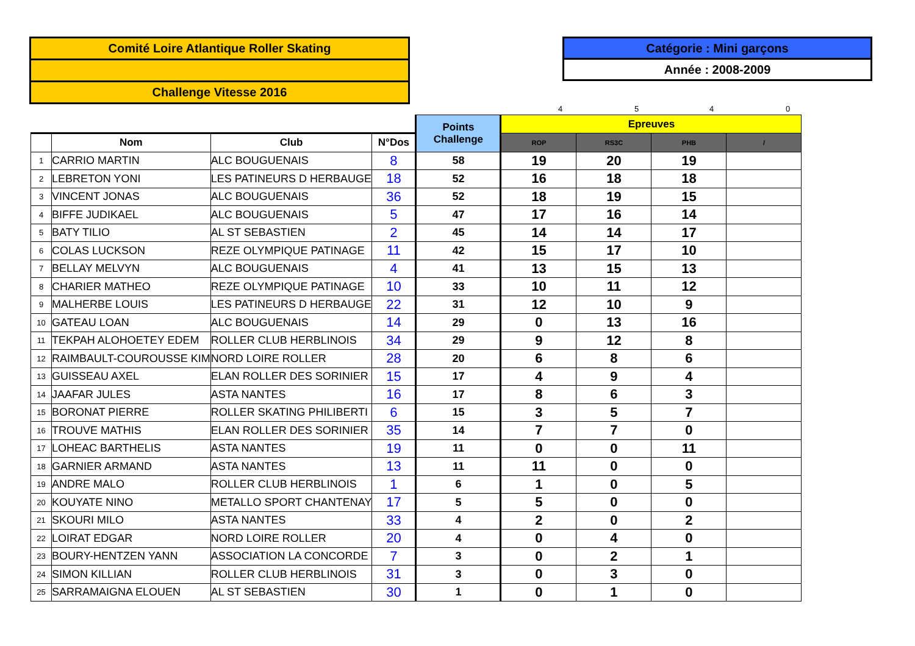Comité Loire Atlantique Roller Skating
Challenge Vitesse 2016
Catégorie : Mini garçons
Année : 2008-2009
4 5 4 0
| | | | | Points Challenge | Epreuves | | | |
| --- | --- | --- | --- | --- | --- | --- | --- | --- |
| | Nom | Club | N°Dos | | ROP | RS3C | PHB | / |
| 1 | CARRIO MARTIN | ALC BOUGUENAIS | 8 | 58 | 19 | 20 | 19 | |
| 2 | LEBRETON YONI | LES PATINEURS D HERBAUGE | 18 | 52 | 16 | 18 | 18 | |
| 3 | VINCENT JONAS | ALC BOUGUENAIS | 36 | 52 | 18 | 19 | 15 | |
| 4 | BIFFE JUDIKAEL | ALC BOUGUENAIS | 5 | 47 | 17 | 16 | 14 | |
| 5 | BATY TILIO | AL ST SEBASTIEN | 2 | 45 | 14 | 14 | 17 | |
| 6 | COLAS LUCKSON | REZE OLYMPIQUE PATINAGE | 11 | 42 | 15 | 17 | 10 | |
| 7 | BELLAY MELVYN | ALC BOUGUENAIS | 4 | 41 | 13 | 15 | 13 | |
| 8 | CHARIER MATHEO | REZE OLYMPIQUE PATINAGE | 10 | 33 | 10 | 11 | 12 | |
| 9 | MALHERBE LOUIS | LES PATINEURS D HERBAUGE | 22 | 31 | 12 | 10 | 9 | |
| 10 | GATEAU LOAN | ALC BOUGUENAIS | 14 | 29 | 0 | 13 | 16 | |
| 11 | TEKPAH ALOHOETEY EDEM | ROLLER CLUB HERBLINOIS | 34 | 29 | 9 | 12 | 8 | |
| 12 | RAIMBAULT-COUROUSSE KIM | NORD LOIRE ROLLER | 28 | 20 | 6 | 8 | 6 | |
| 13 | GUISSEAU AXEL | ELAN ROLLER DES SORINIER | 15 | 17 | 4 | 9 | 4 | |
| 14 | JAAFAR JULES | ASTA NANTES | 16 | 17 | 8 | 6 | 3 | |
| 15 | BORONAT PIERRE | ROLLER SKATING PHILIBERTI | 6 | 15 | 3 | 5 | 7 | |
| 16 | TROUVE MATHIS | ELAN ROLLER DES SORINIER | 35 | 14 | 7 | 7 | 0 | |
| 17 | LOHEAC BARTHELIS | ASTA NANTES | 19 | 11 | 0 | 0 | 11 | |
| 18 | GARNIER ARMAND | ASTA NANTES | 13 | 11 | 11 | 0 | 0 | |
| 19 | ANDRE MALO | ROLLER CLUB HERBLINOIS | 1 | 6 | 1 | 0 | 5 | |
| 20 | KOUYATE NINO | METALLO SPORT CHANTENAY | 17 | 5 | 5 | 0 | 0 | |
| 21 | SKOURI MILO | ASTA NANTES | 33 | 4 | 2 | 0 | 2 | |
| 22 | LOIRAT EDGAR | NORD LOIRE ROLLER | 20 | 4 | 0 | 4 | 0 | |
| 23 | BOURY-HENTZEN YANN | ASSOCIATION LA CONCORDE | 7 | 3 | 0 | 2 | 1 | |
| 24 | SIMON KILLIAN | ROLLER CLUB HERBLINOIS | 31 | 3 | 0 | 3 | 0 | |
| 25 | SARRAMAIGNA ELOUEN | AL ST SEBASTIEN | 30 | 1 | 0 | 1 | 0 | |